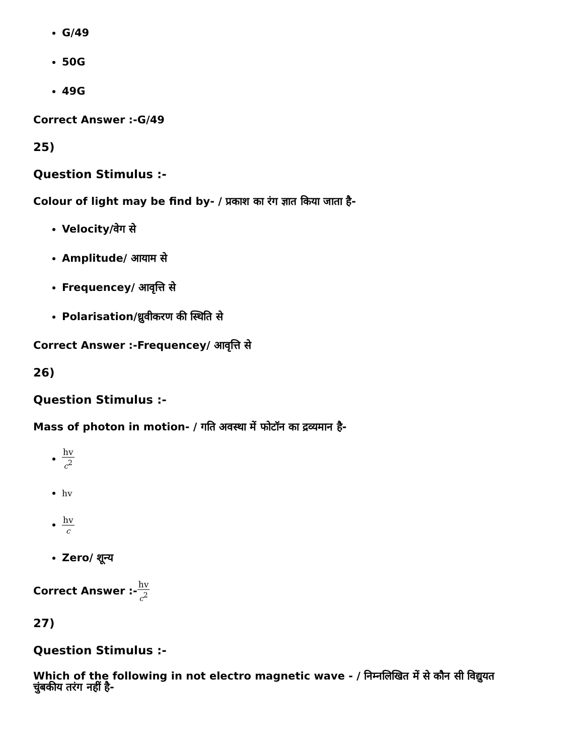G/49
50G
49G
Correct Answer :-G/49
25)
Question Stimulus :-
Colour of light may be find by- / प्रकाश का रंग ज्ञात किया जाता है-
Velocity/वेग से
Amplitude/ आयाम से
Frequencey/ आवृत्ति से
Polarisation/ध्रुवीकरण की स्थिति से
Correct Answer :-Frequencey/ आवृत्ति से
26)
Question Stimulus :-
Mass of photon in motion- / गति अवस्था में फोटॉन का द्रव्यमान है-
hv c<sup>2</sup>
hv
hv c
Zero/ शून्य
Correct Answer :-hv c<sup>2</sup>
27)
Question Stimulus :-
Which of the following in not electro magnetic wave - / निम्नलिखित में से कौन सी विद्युयत चुंबकीय तरंग नहीं है-